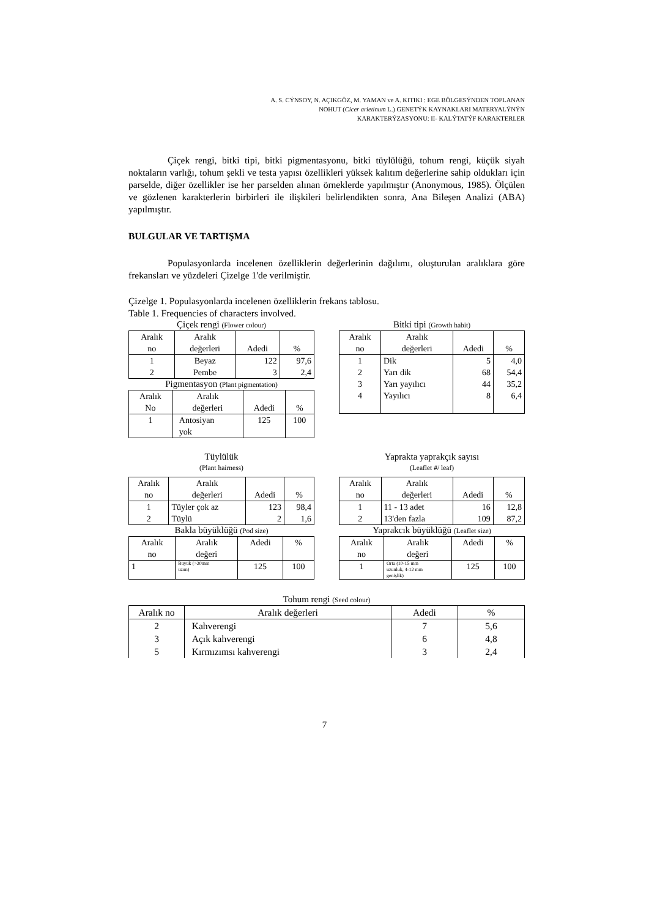A. S. CÝNSOY, N. AÇIKGÖZ, M. YAMAN ve A. KITIKI : EGE BÖLGESÝNDEN TOPLANAN
NOHUT (Cicer arietinum L.) GENETÝK KAYNAKLARI MATERYALÝNÝN
KARAKTERÝZASYONU: II- KALÝTATÝF KARAKTERLER
Çiçek rengi, bitki tipi, bitki pigmentasyonu, bitki tüylülüğü, tohum rengi, küçük siyah noktaların varlığı, tohum şekli ve testa yapısı özellikleri yüksek kalıtım değerlerine sahip oldukları için parselde, diğer özellikler ise her parselden alınan örneklerde yapılmıştır (Anonymous, 1985). Ölçülen ve gözlenen karakterlerin birbirleri ile ilişkileri belirlendikten sonra, Ana Bileşen Analizi (ABA) yapılmıştır.
BULGULAR VE TARTIŞMA
Populasyonlarda incelenen özelliklerin değerlerinin dağılımı, oluşturulan aralıklara göre frekansları ve yüzdeleri Çizelge 1'de verilmiştir.
Çizelge 1. Populasyonlarda incelenen özelliklerin frekans tablosu.
Table 1. Frequencies of characters involved.
Çiçek rengi (Flower colour)
| Aralık no | Aralık değerleri | Adedi | % |
| 1 2 | Beyaz Pembe | 122 3 | 97,6 2,4 |
Pigmentasyon (Plant pigmentation)
| Aralık No | Aralık değerleri | Adedi | % |
| 1 | Antosiyan yok | 125 | 100 |
Bitki tipi (Growth habit)
| Aralık no | Aralık değerleri | Adedi | % |
| 1 2 3 4 | Dik Yarı dik Yarı yayılıcı Yayılıcı | 5 68 44 8 | 4,0 54,4 35,2 6,4 |
Tüylülük
(Plant hairness)
| Aralık no | Aralık değerleri | Adedi | % |
| 1 2 | Tüyler çok az Tüylü | 123 2 | 98,4 1,6 |
Bakla büyüklüğü (Pod size)
| Aralık no | Aralık değeri | Adedi | % |
| 1 | Büyük (>20mm uzun) | 125 | 100 |
Yaprakta yaprakçık sayısı
(Leaflet #/ leaf)
| Aralık no | Aralık değerleri | Adedi | % |
| 1 2 | 11 - 13 adet 13'den fazla | 16 109 | 12,8 87,2 |
Yaprakcık büyüklüğü (Leaflet size)
| Aralık no | Aralık değeri | Adedi | % |
| 1 | Orta (10-15 mm uzunluk, 4-12 mm genişlik) | 125 | 100 |
Tohum rengi (Seed colour)
| Aralık no | Aralık değerleri | Adedi | % |
| 2 3 5 | Kahverengi Açık kahverengi Kırmızımsı kahverengi | 7 6 3 | 5,6 4,8 2,4 |
7